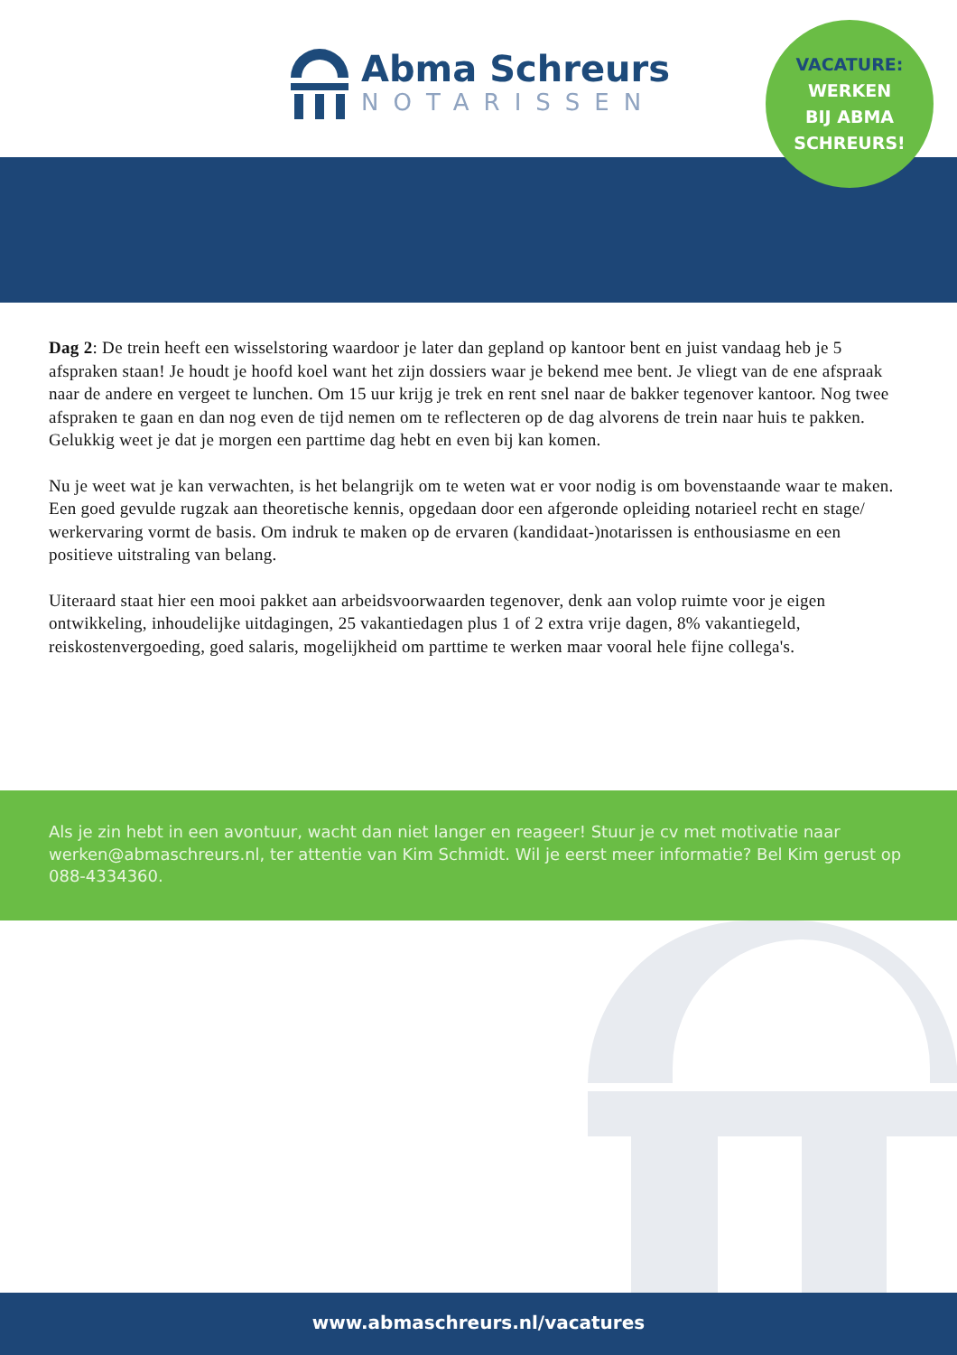Abma Schreurs
NOTARISSEN
VACATURE:
WERKEN
BIJ ABMA
SCHREURS!
Dag 2: De trein heeft een wisselstoring waardoor je later dan gepland op kantoor bent en juist vandaag heb je 5 afspraken staan! Je houdt je hoofd koel want het zijn dossiers waar je bekend mee bent. Je vliegt van de ene afspraak naar de andere en vergeet te lunchen. Om 15 uur krijg je trek en rent snel naar de bakker tegenover kantoor. Nog twee afspraken te gaan en dan nog even de tijd nemen om te reflecteren op de dag alvorens de trein naar huis te pakken. Gelukkig weet je dat je morgen een parttime dag hebt en even bij kan komen.
Nu je weet wat je kan verwachten, is het belangrijk om te weten wat er voor nodig is om bovenstaande waar te maken. Een goed gevulde rugzak aan theoretische kennis, opgedaan door een afgeronde opleiding notarieel recht en stage/ werkervaring vormt de basis. Om indruk te maken op de ervaren (kandidaat-)notarissen is enthousiasme en een positieve uitstraling van belang.
Uiteraard staat hier een mooi pakket aan arbeidsvoorwaarden tegenover, denk aan volop ruimte voor je eigen ontwikkeling, inhoudelijke uitdagingen, 25 vakantiedagen plus 1 of 2 extra vrije dagen, 8% vakantiegeld, reiskostenvergoeding, goed salaris, mogelijkheid om parttime te werken maar vooral hele fijne collega's.
Als je zin hebt in een avontuur, wacht dan niet langer en reageer! Stuur je cv met motivatie naar werken@abmaschreurs.nl, ter attentie van Kim Schmidt. Wil je eerst meer informatie? Bel Kim gerust op 088-4334360.
www.abmaschreurs.nl/vacatures